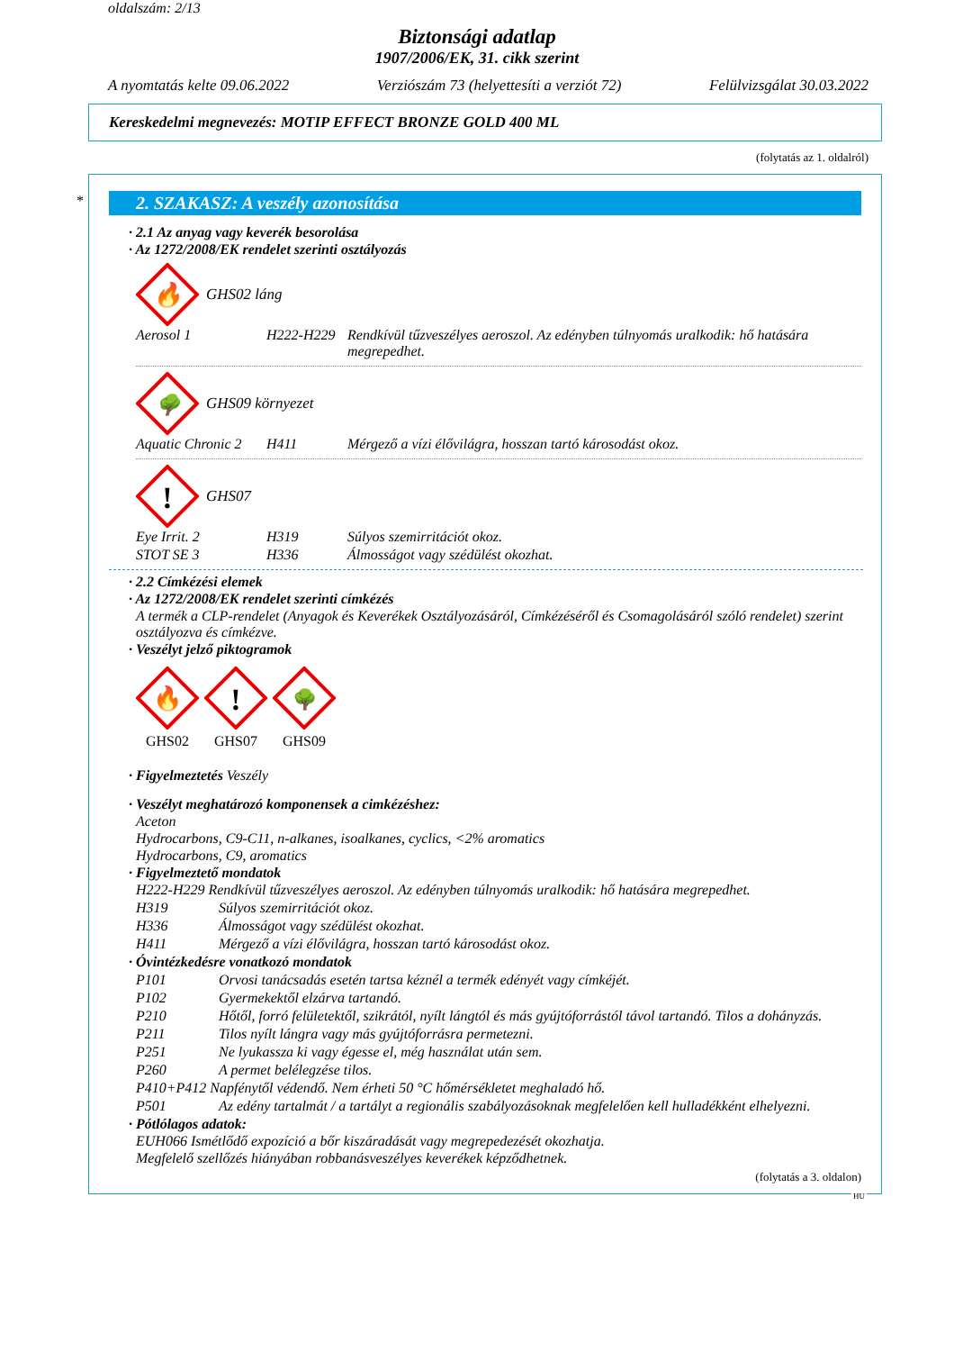oldalszám: 2/13
Biztonsági adatlap
1907/2006/EK, 31. cikk szerint
A nyomtatás kelte 09.06.2022 Verziószám 73 (helyettesíti a verziót 72) Felülvizsgálat 30.03.2022
Kereskedelmi megnevezés: MOTIP EFFECT BRONZE GOLD 400 ML
(folytatás az 1. oldalról)
*
2. SZAKASZ: A veszély azonosítása
· 2.1 Az anyag vagy keverék besorolása
· Az 1272/2008/EK rendelet szerinti osztályozás
🔥
GHS02 láng
| Aerosol 1 | H222-H229 | Rendkívül tűzveszélyes aeroszol. Az edényben túlnyomás uralkodik: hő hatására megrepedhet. |
🌳
GHS09 környezet
| Aquatic Chronic 2 | H411 | Mérgező a vízi élővilágra, hosszan tartó károsodást okoz. |
!
GHS07
| Eye Irrit. 2 | H319 | Súlyos szemirritációt okoz. |
| STOT SE 3 | H336 | Álmosságot vagy szédülést okozhat. |
· 2.2 Címkézési elemek
· Az 1272/2008/EK rendelet szerinti címkézés
A termék a CLP-rendelet (Anyagok és Keverékek Osztályozásáról, Címkézéséről és Csomagolásáról szóló rendelet) szerint osztályozva és címkézve.
· Veszélyt jelző piktogramok
🔥
GHS02
!
GHS07
🌳
GHS09
· Figyelmeztetés Veszély
· Veszélyt meghatározó komponensek a cimkézéshez:
Aceton
Hydrocarbons, C9-C11, n-alkanes, isoalkanes, cyclics, <2% aromatics
Hydrocarbons, C9, aromatics
· Figyelmeztető mondatok
H222-H229 Rendkívül tűzveszélyes aeroszol. Az edényben túlnyomás uralkodik: hő hatására megrepedhet.
| H319 | Súlyos szemirritációt okoz. |
| H336 | Álmosságot vagy szédülést okozhat. |
| H411 | Mérgező a vízi élővilágra, hosszan tartó károsodást okoz. |
· Óvintézkedésre vonatkozó mondatok
| P101 | Orvosi tanácsadás esetén tartsa kéznél a termék edényét vagy címkéjét. |
| P102 | Gyermekektől elzárva tartandó. |
| P210 | Hőtől, forró felületektől, szikrától, nyílt lángtól és más gyújtóforrástól távol tartandó. Tilos a dohányzás. |
| P211 | Tilos nyílt lángra vagy más gyújtóforrásra permetezni. |
| P251 | Ne lyukassza ki vagy égesse el, még használat után sem. |
| P260 | A permet belélegzése tilos. |
| P410+P412 Napfénytől védendő. Nem érheti 50 °C hőmérsékletet meghaladó hő. | |
| P501 | Az edény tartalmát / a tartályt a regionális szabályozásoknak megfelelően kell hulladékként elhelyezni. |
· Pótlólagos adatok:
EUH066 Ismétlődő expozíció a bőr kiszáradását vagy megrepedezését okozhatja.
Megfelelő szellőzés hiányában robbanásveszélyes keverékek képződhetnek.
(folytatás a 3. oldalon)
HU